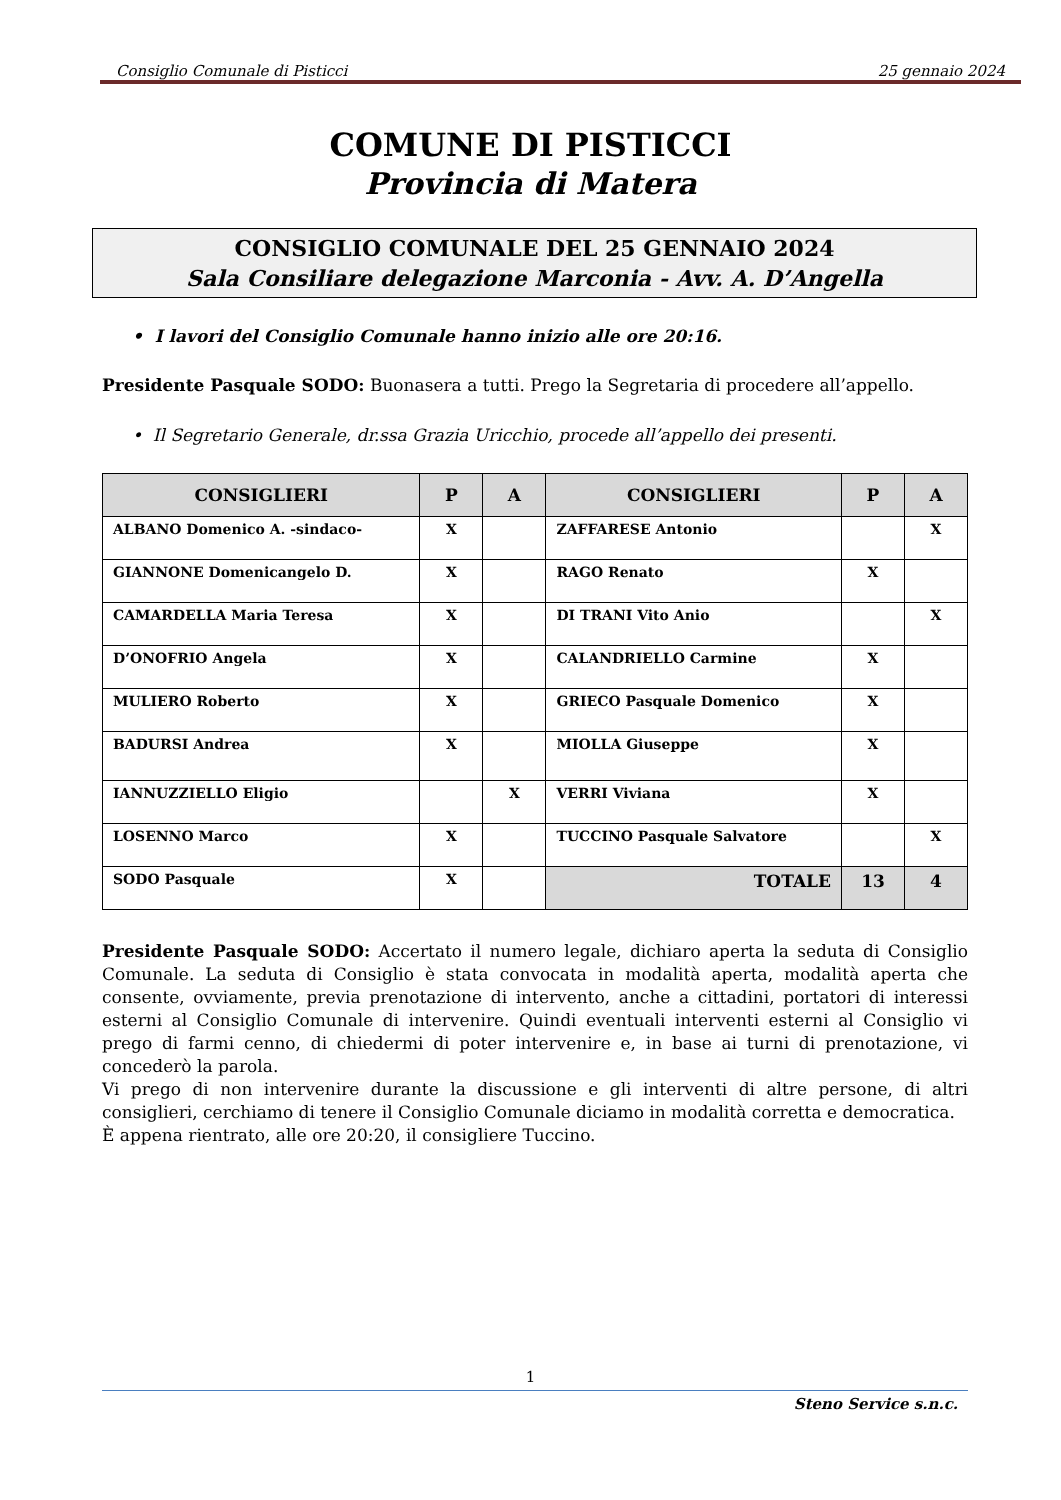Consiglio Comunale di Pisticci 25 gennaio 2024
COMUNE DI PISTICCI
Provincia di Matera
CONSIGLIO COMUNALE DEL 25 GENNAIO 2024
Sala Consiliare delegazione Marconia - Avv. A. D’Angella
• I lavori del Consiglio Comunale hanno inizio alle ore 20:16.
Presidente Pasquale SODO: Buonasera a tutti. Prego la Segretaria di procedere all’appello.
• Il Segretario Generale, dr.ssa Grazia Uricchio, procede all’appello dei presenti.
| CONSIGLIERI | P | A | CONSIGLIERI | P | A |
| --- | --- | --- | --- | --- | --- |
| ALBANO Domenico A. -sindaco- | X | | ZAFFARESE Antonio | | X |
| GIANNONE Domenicangelo D. | X | | RAGO Renato | X | |
| CAMARDELLA Maria Teresa | X | | DI TRANI Vito Anio | | X |
| D’ONOFRIO Angela | X | | CALANDRIELLO Carmine | X | |
| MULIERO Roberto | X | | GRIECO Pasquale Domenico | X | |
| BADURSI Andrea | X | | MIOLLA Giuseppe | X | |
| IANNUZZIELLO Eligio | | X | VERRI Viviana | X | |
| LOSENNO Marco | X | | TUCCINO Pasquale Salvatore | | X |
| SODO Pasquale | X | | TOTALE | 13 | 4 |
Presidente Pasquale SODO: Accertato il numero legale, dichiaro aperta la seduta di Consiglio Comunale. La seduta di Consiglio è stata convocata in modalità aperta, modalità aperta che consente, ovviamente, previa prenotazione di intervento, anche a cittadini, portatori di interessi esterni al Consiglio Comunale di intervenire. Quindi eventuali interventi esterni al Consiglio vi prego di farmi cenno, di chiedermi di poter intervenire e, in base ai turni di prenotazione, vi concederò la parola.
Vi prego di non intervenire durante la discussione e gli interventi di altre persone, di altri consiglieri, cerchiamo di tenere il Consiglio Comunale diciamo in modalità corretta e democratica.
È appena rientrato, alle ore 20:20, il consigliere Tuccino.
1
Steno Service s.n.c.